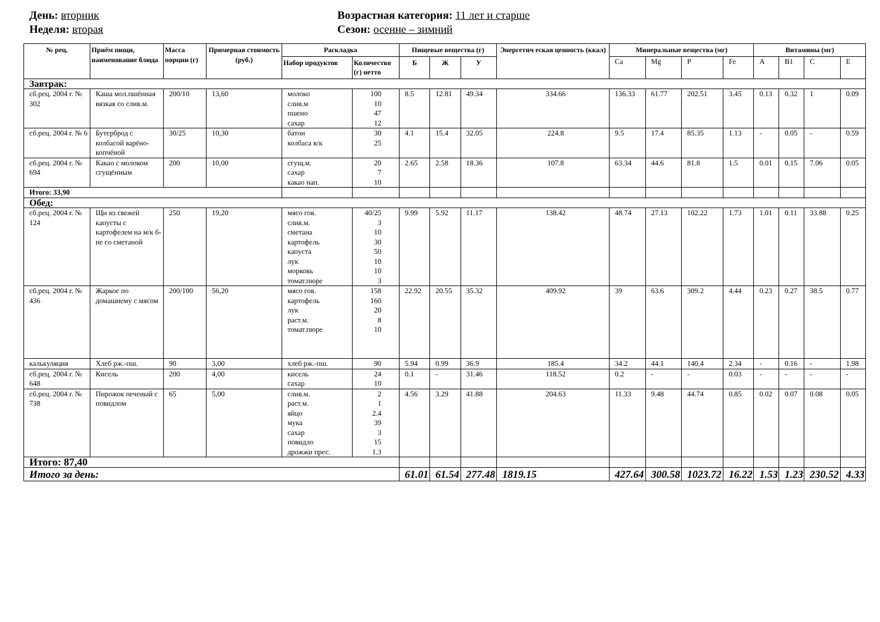День: вторник
Неделя: вторая
Возрастная категория: 11 лет и старше
Сезон: осенне – зимний
| № рец. | Приём пищи, наименование блюда | Масса порции (г) | Примерная стоимость (руб.) | Раскладка | | Пищевые вещества (г) | | | Энергетич еская ценность (ккал) | Минеральные вещества (мг) | | | | Витамины (мг) | | | |
| --- | --- | --- | --- | --- | --- | --- | --- | --- | --- | --- | --- | --- | --- | --- | --- | --- | --- |
| | | | | Набор продуктов | Количество (г) нетто | Б | Ж | У | | Ca | Mg | P | Fe | A | B1 | C | E |
| Завтрак: | | | | | | | | | | | | | | | | | |
| сб.рец. 2004 г. № 302 | Каша мол.пшённая вязкая со слив.м. | 200/10 | 13,60 | молоко слив.м пшено сахар | 100 10 47 12 | 8.5 | 12.81 | 49.34 | 334.66 | 136.33 | 61.77 | 202.51 | 3.45 | 0.13 | 0.32 | 1 | 0.09 |
| сб.рец. 2004 г. № 6 | Бутерброд с колбасой варёно-копчёной | 30/25 | 10,30 | батон колбаса в/к | 30 25 | 4.1 | 15.4 | 32.05 | 224.8 | 9.5 | 17.4 | 85.35 | 1.13 | - | 0.05 | - | 0.59 |
| сб.рец. 2004 г. № 694 | Какао с молоком сгущённым | 200 | 10,00 | сгущ.м. сахар какао нап. | 20 7 10 | 2.65 | 2.58 | 18.36 | 107.8 | 63.34 | 44.6 | 81.8 | 1.5 | 0.01 | 0.15 | 7.06 | 0.05 |
| Итого: 33,90 | | | | | | | | | | | | | | | | | |
| Обед: | | | | | | | | | | | | | | | | | |
| сб.рец. 2004 г. № 124 | Щи из свежей капусты с картофелем на м/к б-не со сметаной | 250 | 19,20 | мясо гов. слив.м. сметана картофель капуста лук морковь томат.пюре | 40/25 3 10 30 50 10 10 3 | 9.99 | 5.92 | 11.17 | 138.42 | 48.74 | 27.13 | 102.22 | 1.73 | 1.01 | 0.11 | 33.88 | 0.25 |
| сб.рец. 2004 г. № 436 | Жаркое по домашнему с мясом | 200/100 | 56,20 | мясо гов. картофель лук раст.м. томат.пюре | 158 160 20 8 10 | 22.92 | 20.55 | 35.32 | 409.92 | 39 | 63.6 | 309.2 | 4.44 | 0.23 | 0.27 | 38.5 | 0.77 |
| калькуляция | Хлеб рж.-пш. | 90 | 3,00 | хлеб рж.-пш. | 90 | 5.94 | 0.99 | 36.9 | 185.4 | 34.2 | 44.1 | 140.4 | 2.34 | - | 0.16 | - | 1.98 |
| сб.рец. 2004 г. № 648 | Кисель | 200 | 4,00 | кисель сахар | 24 10 | 0.1 | - | 31.46 | 118.52 | 0.2 | - | - | 0.03 | - | - | - | - |
| сб.рец. 2004 г. № 738 | Пирожок печеный с повидлом | 65 | 5,00 | слив.м. раст.м. яйцо мука сахар повидло дрожжи прес. | 2 1 2.4 39 3 15 1.3 | 4.56 | 3.29 | 41.88 | 204.63 | 11.33 | 9.48 | 44.74 | 0.85 | 0.02 | 0.07 | 0.08 | 0.05 |
| Итого: 87,40 | | | | | | | | | | | | | | | | | |
| Итого за день: | | | | | | 61.01 | 61.54 | 277.48 | 1819.15 | 427.64 | 300.58 | 1023.72 | 16.22 | 1.53 | 1.23 | 230.52 | 4.33 |